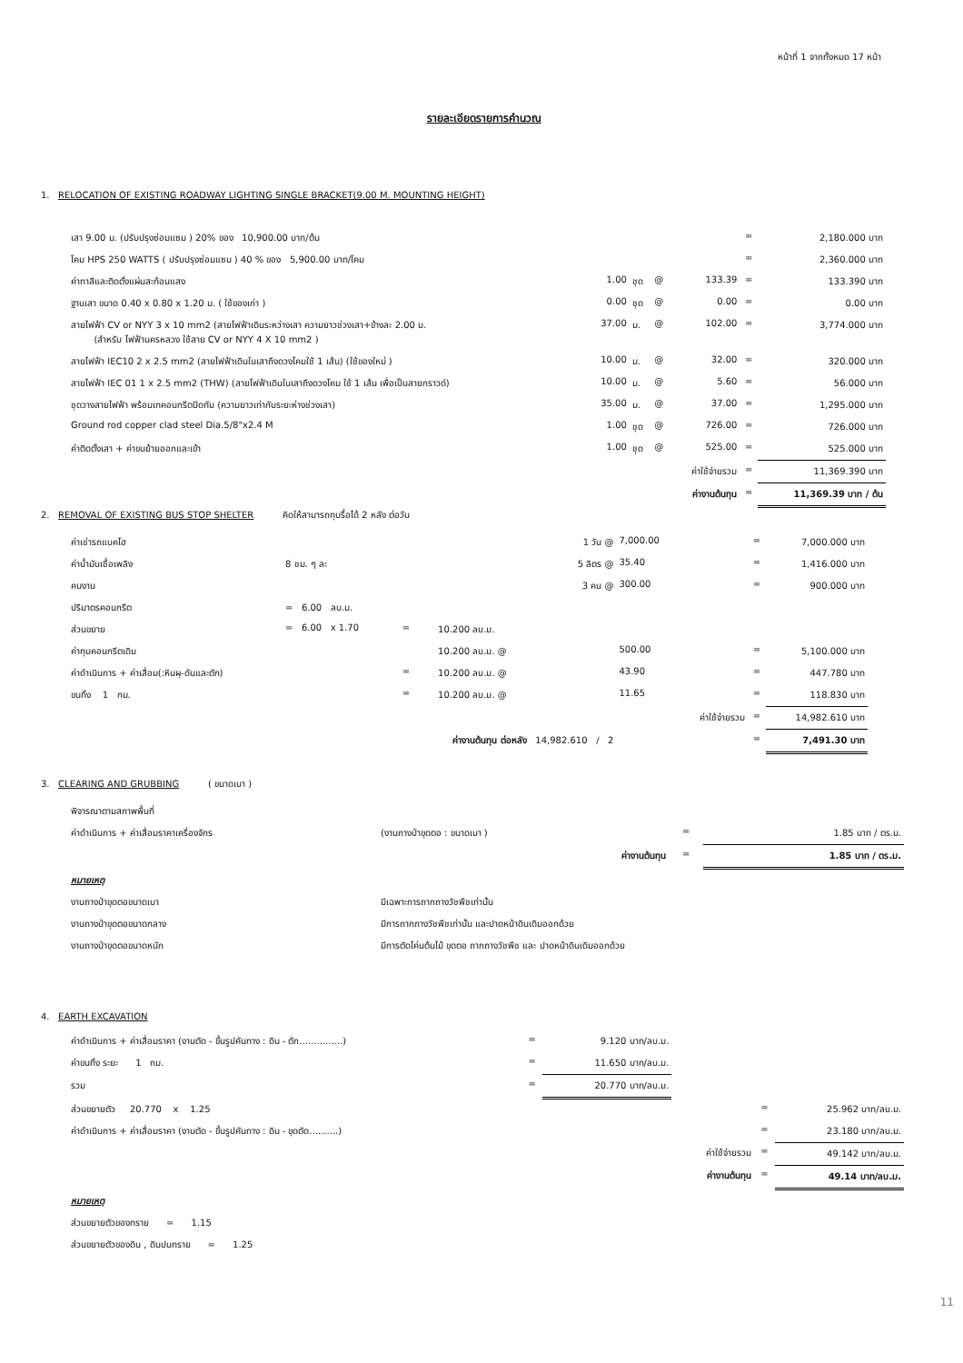หน้าที่ 1 จากทั้งหมด 17 หน้า
รายละเอียดรายการคำนวณ
1. RELOCATION OF EXISTING ROADWAY LIGHTING SINGLE BRACKET(9.00 M. MOUNTING HEIGHT)
| เสา 9.00 ม. (ปรับปรุงซ่อมแซม ) 20% ของ 10,900.00 บาท/ต้น | | | | | = | 2,180.000 บาท |
| โคม HPS 250 WATTS ( ปรับปรุงซ่อมแซม ) 40 % ของ 5,900.00 บาท/โคม | | | | | = | 2,360.000 บาท |
| ค่าทาสีและติดตั้งแผ่นสะท้อนแสง | 1.00 | ชุด | @ | 133.39 | = | 133.390 บาท |
| ฐานเสา ขนาด 0.40 x 0.80 x 1.20 ม. ( ใช้ของเก่า ) | 0.00 | ชุด | @ | 0.00 | = | 0.00 บาท |
| สายไฟฟ้า CV or NYY 3 x 10 mm2 (สายไฟฟ้าเดินระหว่างเสา ความยาวช่วงเสา+ข้างละ 2.00 ม. (สำหรับ ไฟฟ้านครหลวง ใช้สาย CV or NYY 4 X 10 mm2 ) | 37.00 | ม. | @ | 102.00 | = | 3,774.000 บาท |
| สายไฟฟ้า IEC10 2 x 2.5 mm2 (สายไฟฟ้าเดินในเสาถึงดวงโคมใช้ 1 เส้น) (ใช้ของใหม่ ) | 10.00 | ม. | @ | 32.00 | = | 320.000 บาท |
| สายไฟฟ้า IEC 01 1 x 2.5 mm2 (THW) (สายไฟฟ้าเดินในเสาถึงดวงโคม ใช้ 1 เส้น เพื่อเป็นสายกราวด์) | 10.00 | ม. | @ | 5.60 | = | 56.000 บาท |
| ชุดวางสายไฟฟ้า พร้อมเทคอนกรีตปิดทับ (ความยาวเท่ากับระยะห่างช่วงเสา) | 35.00 | ม. | @ | 37.00 | = | 1,295.000 บาท |
| Ground rod copper clad steel Dia.5/8"x2.4 M | 1.00 | ชุด | @ | 726.00 | = | 726.000 บาท |
| ค่าติดตั้งเสา + ค่าขนย้ายออกและเข้า | 1.00 | ชุด | @ | 525.00 | = | 525.000 บาท |
| | | | | ค่าใช้จ่ายรวม | = | 11,369.390 บาท |
| | | | | ค่างานต้นทุน | = | 11,369.39 บาท / ต้น |
2. REMOVAL OF EXISTING BUS STOP SHELTER คิดให้สามารถทุบรื้อได้ 2 หลัง ต่อวัน
| ค่าเช่ารถแบคโฮ | | | | 1 วัน @ | 7,000.00 | | = | 7,000.000 บาท |
| ค่าน้ำมันเชื้อเพลิง | 8 ชม. ๆ ละ | | | 5 ลิตร @ | 35.40 | | = | 1,416.000 บาท |
| คนงาน | | | | 3 คน @ | 300.00 | | = | 900.000 บาท |
| ปริมาตรคอนกรีต | = 6.00 ลบ.ม. | | | | | | | |
| ส่วนขยาย | = 6.00 x 1.70 | = | | 10.200 ลบ.ม. | | | | |
| ค่าทุบคอนกรีตเดิม | | | | 10.200 ลบ.ม. @ | 500.00 | | = | 5,100.000 บาท |
| ค่าดำเนินการ + ค่าเสื่อม(:หินผุ-ดันและตัก) | | = | | 10.200 ลบ.ม. @ | 43.90 | | = | 447.780 บาท |
| ขนทิ้ง 1 กม. | | = | | 10.200 ลบ.ม. @ | 11.65 | | = | 118.830 บาท |
| | | | | | | ค่าใช้จ่ายรวม | = | 14,982.610 บาท |
| | | ค่างานต้นทุน ต่อหลัง 14,982.610 / 2 | | | | | = | 7,491.30 บาท |
3. CLEARING AND GRUBBING ( ขนาดเบา )
| พิจารณาตามสภาพพื้นที่ | | | |
| ค่าดำเนินการ + ค่าเสื่อมราคาเครื่องจักร | (งานถางป่าขุดตอ : ขนาดเบา ) | = | 1.85 บาท / ตร.ม. |
| | ค่างานต้นทุน | = | 1.85 บาท / ตร.ม. |
| หมายเหตุ | | | |
| งานถางป่าขุดตอขนาดเบา | มีเฉพาะการถากถางวัชพืชเท่านั้น | | |
| งานถางป่าขุดตอขนาดกลาง | มีการถากถางวัชพืชเท่านั้น และปาดหน้าดินเดิมออกด้วย | | |
| งานถางป่าขุดตอขนาดหนัก | มีการตัดโค่นต้นไม้ ขุดตอ ถากถางวัชพืช และ ปาดหน้าดินเดิมออกด้วย | | |
4. EARTH EXCAVATION
| ค่าดำเนินการ + ค่าเสื่อมราคา (งานตัด - ขึ้นรูปคันทาง : ดิน - ตัก...............) | = | 9.120 บาท/ลบ.ม. | | | |
| ค่าขนทิ้ง ระยะ 1 กม. | = | 11.650 บาท/ลบ.ม. | | | |
| รวม | = | 20.770 บาท/ลบ.ม. | | | |
| ส่วนขยายตัว 20.770 x 1.25 | | | | = | 25.962 บาท/ลบ.ม. |
| ค่าดำเนินการ + ค่าเสื่อมราคา (งานตัด - ขึ้นรูปคันทาง : ดิน - ขุดตัด..........) | | | | = | 23.180 บาท/ลบ.ม. |
| | | | ค่าใช้จ่ายรวม | = | 49.142 บาท/ลบ.ม. |
| | | | ค่างานต้นทุน | = | 49.14 บาท/ลบ.ม. |
| หมายเหตุ | | | | | |
| ส่วนขยายตัวของทราย = 1.15 | | | | | |
| ส่วนขยายตัวของดิน , ดินปนทราย = 1.25 | | | | | |
11